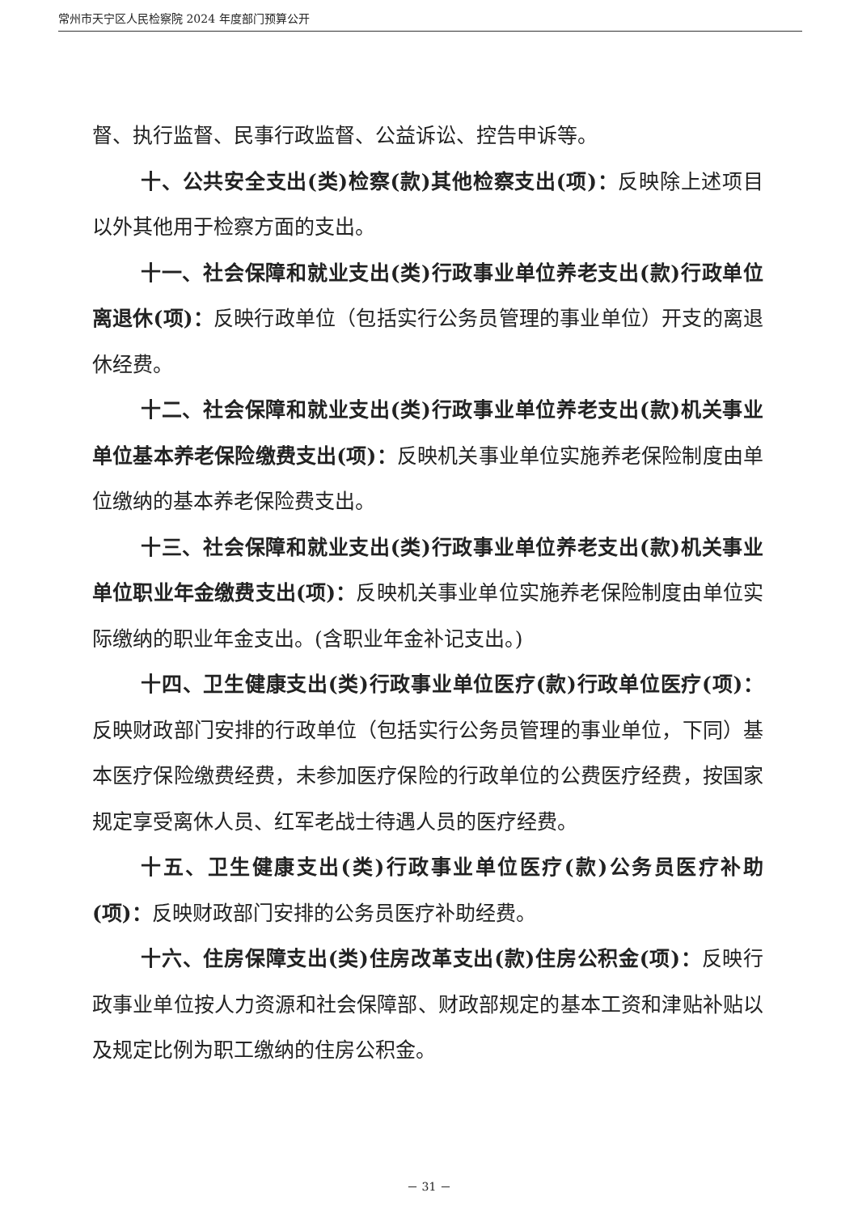常州市天宁区人民检察院 2024 年度部门预算公开
督、执行监督、民事行政监督、公益诉讼、控告申诉等。
十、公共安全支出(类)检察(款)其他检察支出(项)：反映除上述项目以外其他用于检察方面的支出。
十一、社会保障和就业支出(类)行政事业单位养老支出(款)行政单位离退休(项)：反映行政单位（包括实行公务员管理的事业单位）开支的离退休经费。
十二、社会保障和就业支出(类)行政事业单位养老支出(款)机关事业单位基本养老保险缴费支出(项)：反映机关事业单位实施养老保险制度由单位缴纳的基本养老保险费支出。
十三、社会保障和就业支出(类)行政事业单位养老支出(款)机关事业单位职业年金缴费支出(项)：反映机关事业单位实施养老保险制度由单位实际缴纳的职业年金支出。(含职业年金补记支出。)
十四、卫生健康支出(类)行政事业单位医疗(款)行政单位医疗(项)：反映财政部门安排的行政单位（包括实行公务员管理的事业单位，下同）基本医疗保险缴费经费，未参加医疗保险的行政单位的公费医疗经费，按国家规定享受离休人员、红军老战士待遇人员的医疗经费。
十五、卫生健康支出(类)行政事业单位医疗(款)公务员医疗补助(项)：反映财政部门安排的公务员医疗补助经费。
十六、住房保障支出(类)住房改革支出(款)住房公积金(项)：反映行政事业单位按人力资源和社会保障部、财政部规定的基本工资和津贴补贴以及规定比例为职工缴纳的住房公积金。
－ 31 －